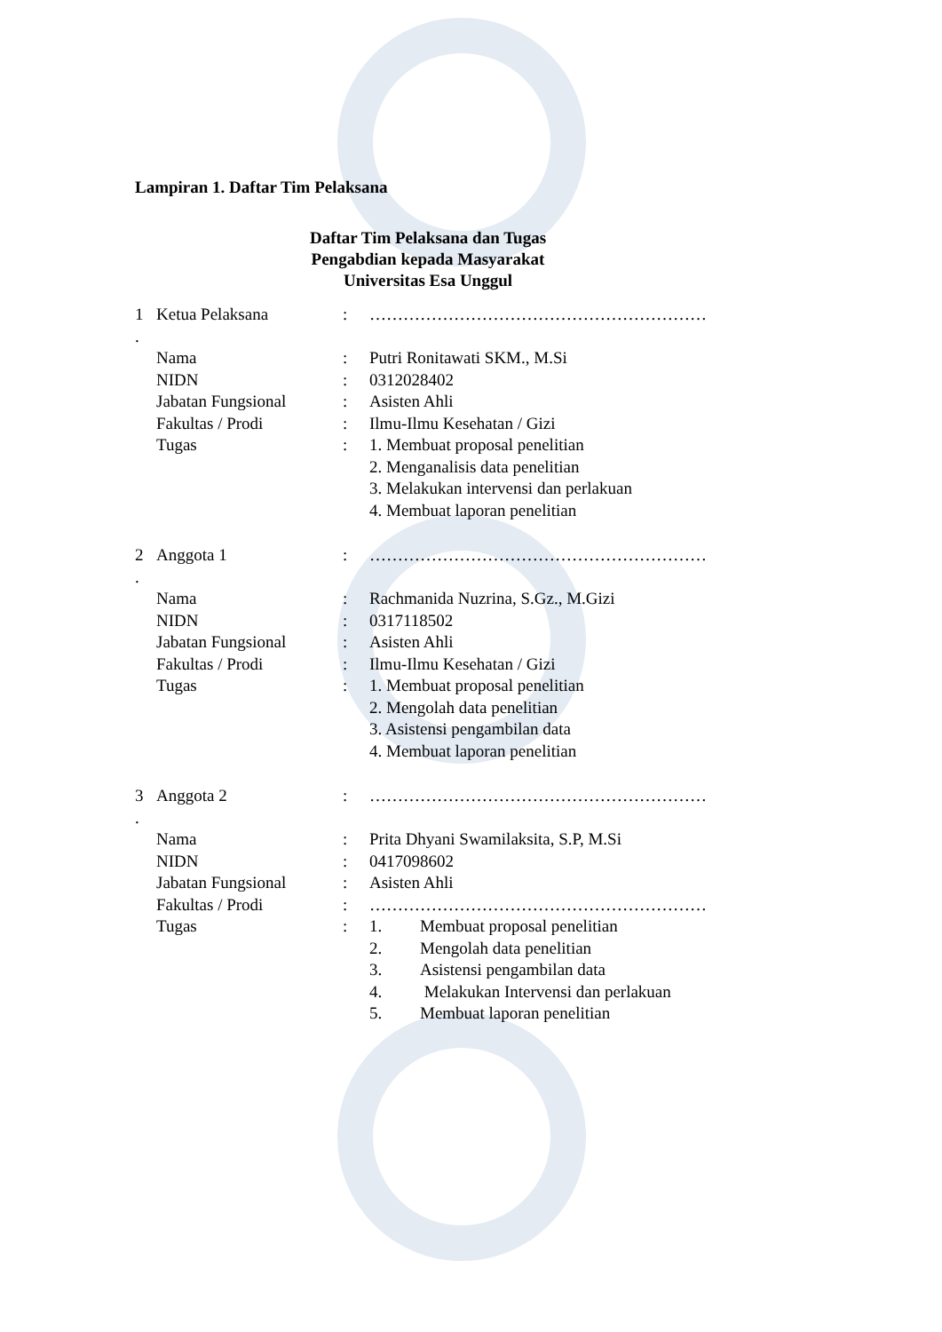Lampiran 1. Daftar Tim Pelaksana
Daftar Tim Pelaksana dan Tugas
Pengabdian kepada Masyarakat
Universitas Esa Unggul
| 1 . | Ketua Pelaksana | : | …………………………………………………… |
| | Nama | : | Putri Ronitawati SKM., M.Si |
| | NIDN | : | 0312028402 |
| | Jabatan Fungsional | : | Asisten Ahli |
| | Fakultas / Prodi | : | Ilmu-Ilmu Kesehatan / Gizi |
| | Tugas | : | 1. Membuat proposal penelitian 2. Menganalisis data penelitian 3. Melakukan intervensi dan perlakuan 4. Membuat laporan penelitian |
| 2 . | Anggota 1 | : | …………………………………………………… |
| | Nama | : | Rachmanida Nuzrina, S.Gz., M.Gizi |
| | NIDN | : | 0317118502 |
| | Jabatan Fungsional | : | Asisten Ahli |
| | Fakultas / Prodi | : | Ilmu-Ilmu Kesehatan / Gizi |
| | Tugas | : | 1. Membuat proposal penelitian 2. Mengolah data penelitian 3. Asistensi pengambilan data 4. Membuat laporan penelitian |
| 3 . | Anggota 2 | : | …………………………………………………… |
| | Nama | : | Prita Dhyani Swamilaksita, S.P, M.Si |
| | NIDN | : | 0417098602 |
| | Jabatan Fungsional | : | Asisten Ahli |
| | Fakultas / Prodi | : | …………………………………………………… |
| | Tugas | : | 1. Membuat proposal penelitian 2. Mengolah data penelitian 3. Asistensi pengambilan data 4. Melakukan Intervensi dan perlakuan 5. Membuat laporan penelitian |